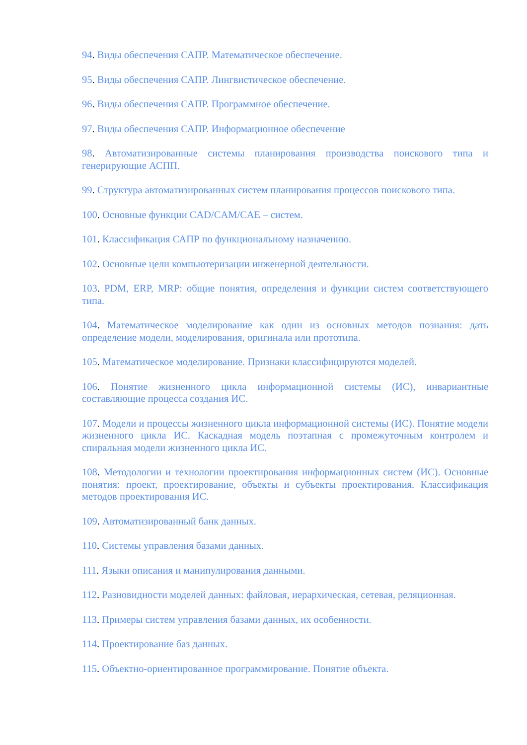94. Виды обеспечения САПР. Математическое обеспечение.
95. Виды обеспечения САПР. Лингвистическое обеспечение.
96. Виды обеспечения САПР. Программное обеспечение.
97. Виды обеспечения САПР. Информационное обеспечение
98. Автоматизированные системы планирования производства поискового типа и генерирующие АСПП.
99. Структура автоматизированных систем планирования процессов поискового типа.
100. Основные функции CAD/CAM/CAE – систем.
101. Классификация САПР по функциональному назначению.
102. Основные цели компьютеризации инженерной деятельности.
103. PDM, ERP, MRP: общие понятия, определения и функции систем соответствующего типа.
104. Математическое моделирование как один из основных методов познания: дать определение модели, моделирования, оригинала или прототипа.
105. Математическое моделирование. Признаки классифицируются моделей.
106. Понятие жизненного цикла информационной системы (ИС), инвариантные составляющие процесса создания ИС.
107. Модели и процессы жизненного цикла информационной системы (ИС). Понятие модели жизненного цикла ИС. Каскадная модель поэтапная с промежуточным контролем и спиральная модели жизненного цикла ИС.
108. Методологии и технологии проектирования информационных систем (ИС). Основные понятия: проект, проектирование, объекты и субъекты проектирования. Классификация методов проектирования ИС.
109. Автоматизированный банк данных.
110. Системы управления базами данных.
111. Языки описания и манипулирования данными.
112. Разновидности моделей данных: файловая, иерархическая, сетевая, реляционная.
113. Примеры систем управления базами данных, их особенности.
114. Проектирование баз данных.
115. Объектно-ориентированное программирование. Понятие объекта.